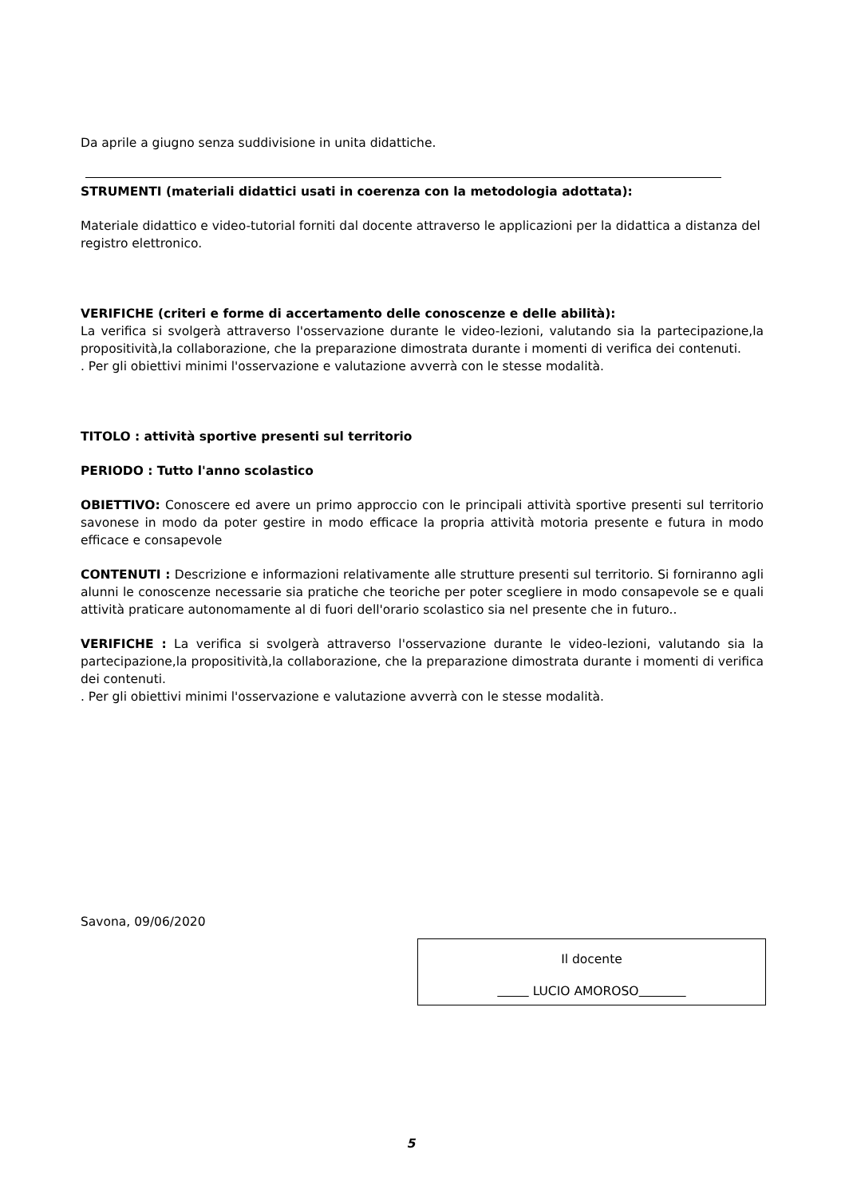Da aprile a giugno senza suddivisione in unita didattiche.
STRUMENTI (materiali didattici usati in coerenza con la metodologia adottata):
Materiale didattico e video-tutorial forniti dal docente attraverso le applicazioni per la didattica a distanza del registro elettronico.
VERIFICHE (criteri e forme di accertamento delle conoscenze e delle abilità):
La verifica si svolgerà attraverso l'osservazione durante le video-lezioni, valutando sia la partecipazione,la propositività,la collaborazione, che la preparazione dimostrata durante i momenti di verifica dei contenuti.
. Per gli obiettivi minimi l'osservazione e valutazione avverrà con le stesse modalità.
TITOLO : attività sportive presenti sul territorio
PERIODO : Tutto l'anno scolastico
OBIETTIVO: Conoscere ed avere un primo approccio con le principali attività sportive presenti sul territorio savonese in modo da poter gestire in modo efficace la propria attività motoria presente e futura in modo efficace e consapevole
CONTENUTI : Descrizione e informazioni relativamente alle strutture presenti sul territorio. Si forniranno agli alunni le conoscenze necessarie sia pratiche che teoriche per poter scegliere in modo consapevole se e quali attività praticare autonomamente al di fuori dell'orario scolastico sia nel presente che in futuro..
VERIFICHE : La verifica si svolgerà attraverso l'osservazione durante le video-lezioni, valutando sia la partecipazione,la propositività,la collaborazione, che la preparazione dimostrata durante i momenti di verifica dei contenuti.
. Per gli obiettivi minimi l'osservazione e valutazione avverrà con le stesse modalità.
Savona, 09/06/2020
Il docente
LUCIO AMOROSO
5